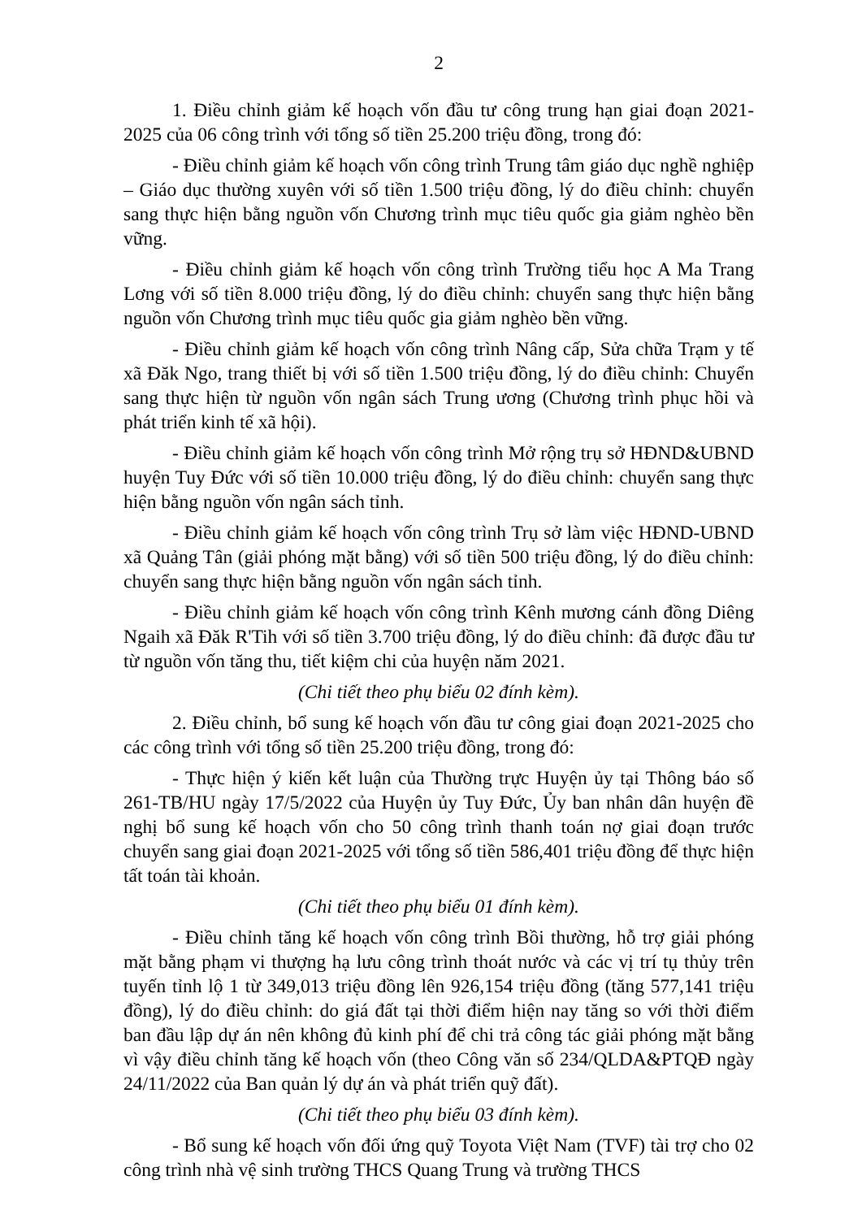2
1. Điều chỉnh giảm kế hoạch vốn đầu tư công trung hạn giai đoạn 2021-2025 của 06 công trình với tổng số tiền 25.200 triệu đồng, trong đó:
- Điều chỉnh giảm kế hoạch vốn công trình Trung tâm giáo dục nghề nghiệp – Giáo dục thường xuyên với số tiền 1.500 triệu đồng, lý do điều chỉnh: chuyển sang thực hiện bằng nguồn vốn Chương trình mục tiêu quốc gia giảm nghèo bền vững.
- Điều chỉnh giảm kế hoạch vốn công trình Trường tiểu học A Ma Trang Lơng với số tiền 8.000 triệu đồng, lý do điều chỉnh: chuyển sang thực hiện bằng nguồn vốn Chương trình mục tiêu quốc gia giảm nghèo bền vững.
- Điều chỉnh giảm kế hoạch vốn công trình Nâng cấp, Sửa chữa Trạm y tế xã Đăk Ngo, trang thiết bị với số tiền 1.500 triệu đồng, lý do điều chỉnh: Chuyển sang thực hiện từ nguồn vốn ngân sách Trung ương (Chương trình phục hồi và phát triển kinh tế xã hội).
- Điều chỉnh giảm kế hoạch vốn công trình Mở rộng trụ sở HĐND&UBND huyện Tuy Đức với số tiền 10.000 triệu đồng, lý do điều chỉnh: chuyển sang thực hiện bằng nguồn vốn ngân sách tỉnh.
- Điều chỉnh giảm kế hoạch vốn công trình Trụ sở làm việc HĐND-UBND xã Quảng Tân (giải phóng mặt bằng) với số tiền 500 triệu đồng, lý do điều chỉnh: chuyển sang thực hiện bằng nguồn vốn ngân sách tỉnh.
- Điều chỉnh giảm kế hoạch vốn công trình Kênh mương cánh đồng Diêng Ngaih xã Đăk R'Tih với số tiền 3.700 triệu đồng, lý do điều chỉnh: đã được đầu tư từ nguồn vốn tăng thu, tiết kiệm chi của huyện năm 2021.
(Chi tiết theo phụ biểu 02 đính kèm).
2. Điều chỉnh, bổ sung kế hoạch vốn đầu tư công giai đoạn 2021-2025 cho các công trình với tổng số tiền 25.200 triệu đồng, trong đó:
- Thực hiện ý kiến kết luận của Thường trực Huyện ủy tại Thông báo số 261-TB/HU ngày 17/5/2022 của Huyện ủy Tuy Đức, Ủy ban nhân dân huyện đề nghị bổ sung kế hoạch vốn cho 50 công trình thanh toán nợ giai đoạn trước chuyển sang giai đoạn 2021-2025 với tổng số tiền 586,401 triệu đồng để thực hiện tất toán tài khoản.
(Chi tiết theo phụ biểu 01 đính kèm).
- Điều chỉnh tăng kế hoạch vốn công trình Bồi thường, hỗ trợ giải phóng mặt bằng phạm vi thượng hạ lưu công trình thoát nước và các vị trí tụ thủy trên tuyến tỉnh lộ 1 từ 349,013 triệu đồng lên 926,154 triệu đồng (tăng 577,141 triệu đồng), lý do điều chỉnh: do giá đất tại thời điểm hiện nay tăng so với thời điểm ban đầu lập dự án nên không đủ kinh phí để chi trả công tác giải phóng mặt bằng vì vậy điều chỉnh tăng kế hoạch vốn (theo Công văn số 234/QLDA&PTQĐ ngày 24/11/2022 của Ban quản lý dự án và phát triển quỹ đất).
(Chi tiết theo phụ biểu 03 đính kèm).
- Bổ sung kế hoạch vốn đối ứng quỹ Toyota Việt Nam (TVF) tài trợ cho 02 công trình nhà vệ sinh trường THCS Quang Trung và trường THCS